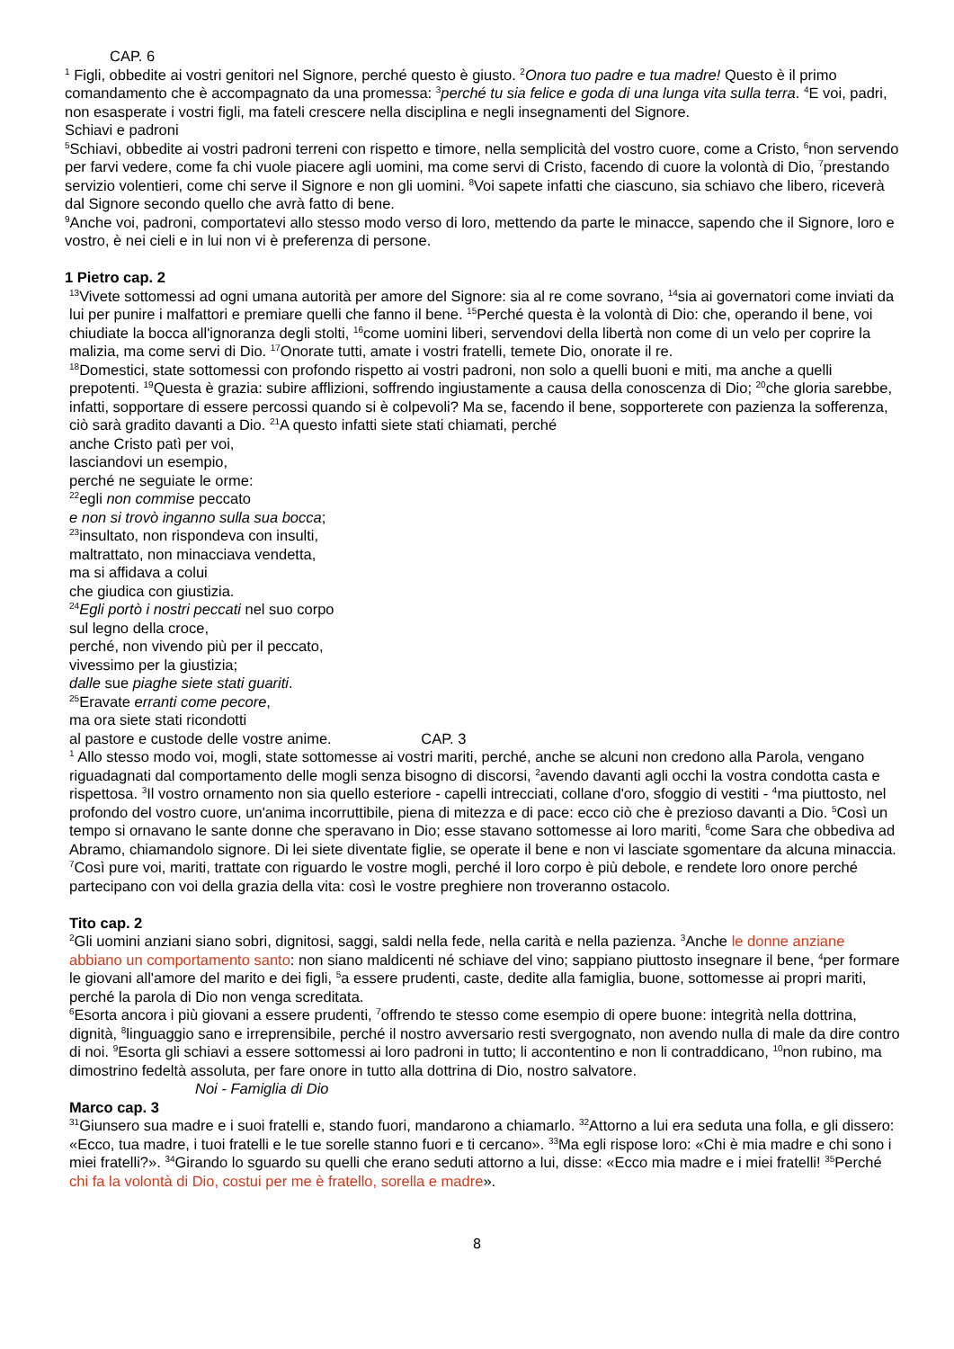CAP. 6
<sup>1</sup> Figli, obbedite ai vostri genitori nel Signore, perché questo è giusto. <sup>2</sup>Onora tuo padre e tua madre! Questo è il primo comandamento che è accompagnato da una promessa: <sup>3</sup>perché tu sia felice e goda di una lunga vita sulla terra. <sup>4</sup>E voi, padri, non esasperate i vostri figli, ma fateli crescere nella disciplina e negli insegnamenti del Signore.
Schiavi e padroni
<sup>5</sup> Schiavi, obbedite ai vostri padroni terreni con rispetto e timore, nella semplicità del vostro cuore, come a Cristo, <sup>6</sup>non servendo per farvi vedere, come fa chi vuole piacere agli uomini, ma come servi di Cristo, facendo di cuore la volontà di Dio, <sup>7</sup>prestando servizio volentieri, come chi serve il Signore e non gli uomini. <sup>8</sup>Voi sapete infatti che ciascuno, sia schiavo che libero, riceverà dal Signore secondo quello che avrà fatto di bene.
<sup>9</sup> Anche voi, padroni, comportatevi allo stesso modo verso di loro, mettendo da parte le minacce, sapendo che il Signore, loro e vostro, è nei cieli e in lui non vi è preferenza di persone.
1 Pietro cap. 2
<sup>13</sup> Vivete sottomessi ad ogni umana autorità per amore del Signore: sia al re come sovrano, <sup>14</sup>sia ai governatori come inviati da lui per punire i malfattori e premiare quelli che fanno il bene. <sup>15</sup>Perché questa è la volontà di Dio: che, operando il bene, voi chiudiate la bocca all'ignoranza degli stolti, <sup>16</sup>come uomini liberi, servendovi della libertà non come di un velo per coprire la malizia, ma come servi di Dio. <sup>17</sup>Onorate tutti, amate i vostri fratelli, temete Dio, onorate il re.
<sup>18</sup> Domestici, state sottomessi con profondo rispetto ai vostri padroni, non solo a quelli buoni e miti, ma anche a quelli prepotenti. <sup>19</sup>Questa è grazia: subire afflizioni, soffrendo ingiustamente a causa della conoscenza di Dio; <sup>20</sup>che gloria sarebbe, infatti, sopportare di essere percossi quando si è colpevoli? Ma se, facendo il bene, sopporterete con pazienza la sofferenza, ciò sarà gradito davanti a Dio. <sup>21</sup>A questo infatti siete stati chiamati, perché
anche Cristo patì per voi,
lasciandovi un esempio,
perché ne seguiate le orme:
<sup>22</sup> egli non commise peccato
e non si trovò inganno sulla sua bocca;
<sup>23</sup> insultato, non rispondeva con insulti,
maltrattato, non minacciava vendetta,
ma si affidava a colui
che giudica con giustizia.
<sup>24</sup> Egli portò i nostri peccati nel suo corpo
sul legno della croce,
perché, non vivendo più per il peccato,
vivessimo per la giustizia;
dalle sue piaghe siete stati guariti.
<sup>25</sup> Eravate erranti come pecore,
ma ora siete stati ricondotti
al pastore e custode delle vostre anime. CAP. 3
<sup>1</sup> Allo stesso modo voi, mogli, state sottomesse ai vostri mariti, perché, anche se alcuni non credono alla Parola, vengano riguadagnati dal comportamento delle mogli senza bisogno di discorsi, <sup>2</sup>avendo davanti agli occhi la vostra condotta casta e rispettosa. <sup>3</sup>Il vostro ornamento non sia quello esteriore - capelli intrecciati, collane d'oro, sfoggio di vestiti - <sup>4</sup>ma piuttosto, nel profondo del vostro cuore, un'anima incorruttibile, piena di mitezza e di pace: ecco ciò che è prezioso davanti a Dio. <sup>5</sup>Così un tempo si ornavano le sante donne che speravano in Dio; esse stavano sottomesse ai loro mariti, <sup>6</sup>come Sara che obbediva ad Abramo, chiamandolo signore. Di lei siete diventate figlie, se operate il bene e non vi lasciate sgomentare da alcuna minaccia.
<sup>7</sup> Così pure voi, mariti, trattate con riguardo le vostre mogli, perché il loro corpo è più debole, e rendete loro onore perché partecipano con voi della grazia della vita: così le vostre preghiere non troveranno ostacolo.
Tito cap. 2
<sup>2</sup> Gli uomini anziani siano sobri, dignitosi, saggi, saldi nella fede, nella carità e nella pazienza. <sup>3</sup>Anche le donne anziane abbiano un comportamento santo: non siano maldicenti né schiave del vino; sappiano piuttosto insegnare il bene, <sup>4</sup>per formare le giovani all'amore del marito e dei figli, <sup>5</sup>a essere prudenti, caste, dedite alla famiglia, buone, sottomesse ai propri mariti, perché la parola di Dio non venga screditata.
<sup>6</sup> Esorta ancora i più giovani a essere prudenti, <sup>7</sup>offrendo te stesso come esempio di opere buone: integrità nella dottrina, dignità, <sup>8</sup>linguaggio sano e irreprensibile, perché il nostro avversario resti svergognato, non avendo nulla di male da dire contro di noi. <sup>9</sup>Esorta gli schiavi a essere sottomessi ai loro padroni in tutto; li accontentino e non li contraddicano, <sup>10</sup>non rubino, ma dimostrino fedeltà assoluta, per fare onore in tutto alla dottrina di Dio, nostro salvatore.
Noi - Famiglia di Dio
Marco cap. 3
<sup>31</sup> Giunsero sua madre e i suoi fratelli e, stando fuori, mandarono a chiamarlo. <sup>32</sup>Attorno a lui era seduta una folla, e gli dissero: «Ecco, tua madre, i tuoi fratelli e le tue sorelle stanno fuori e ti cercano». <sup>33</sup>Ma egli rispose loro: «Chi è mia madre e chi sono i miei fratelli?». <sup>34</sup>Girando lo sguardo su quelli che erano seduti attorno a lui, disse: «Ecco mia madre e i miei fratelli! <sup>35</sup>Perché chi fa la volontà di Dio, costui per me è fratello, sorella e madre».
8